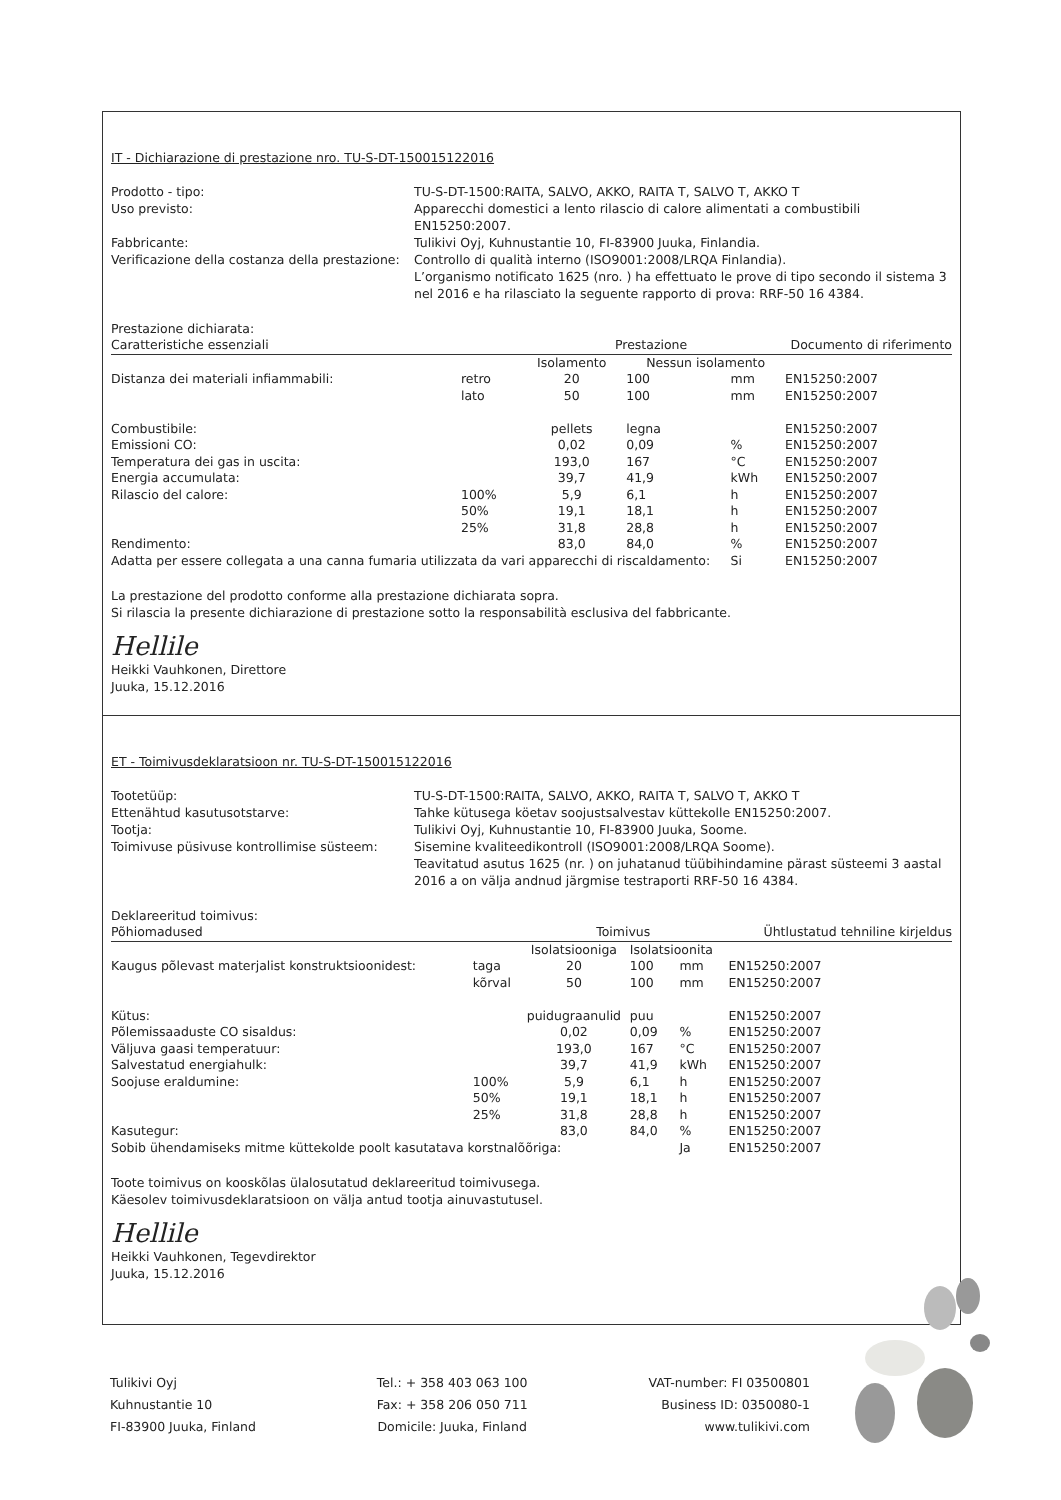IT - Dichiarazione di prestazione nro. TU-S-DT-150015122016
Prodotto - tipo:
TU-S-DT-1500:RAITA, SALVO, AKKO, RAITA T, SALVO T, AKKO T
Uso previsto:
Apparecchi domestici a lento rilascio di calore alimentati a combustibili EN15250:2007.
Fabbricante:
Tulikivi Oyj, Kuhnustantie 10, FI-83900 Juuka, Finlandia.
Verificazione della costanza della prestazione:
Controllo di qualità interno (ISO9001:2008/LRQA Finlandia).
L’organismo notificato 1625 (nro. ) ha effettuato le prove di tipo secondo il sistema 3 nel 2016 e ha rilasciato la seguente rapporto di prova: RRF-50 16 4384.
Prestazione dichiarata:
| Caratteristiche essenziali | | Prestazione | | | Documento di riferimento |
| --- | --- | --- | --- | --- | --- |
| | | Isolamento | Nessun isolamento | | |
| Distanza dei materiali infiammabili: | retro | 20 | 100 | mm | EN15250:2007 |
| | lato | 50 | 100 | mm | EN15250:2007 |
| Combustibile: | | pellets | legna | | EN15250:2007 |
| Emissioni CO: | | 0,02 | 0,09 | % | EN15250:2007 |
| Temperatura dei gas in uscita: | | 193,0 | 167 | °C | EN15250:2007 |
| Energia accumulata: | | 39,7 | 41,9 | kWh | EN15250:2007 |
| Rilascio del calore: | 100% | 5,9 | 6,1 | h | EN15250:2007 |
| | 50% | 19,1 | 18,1 | h | EN15250:2007 |
| | 25% | 31,8 | 28,8 | h | EN15250:2007 |
| Rendimento: | | 83,0 | 84,0 | % | EN15250:2007 |
| Adatta per essere collegata a una canna fumaria utilizzata da vari apparecchi di riscaldamento: | | | | Si | EN15250:2007 |
La prestazione del prodotto conforme alla prestazione dichiarata sopra.
Si rilascia la presente dichiarazione di prestazione sotto la responsabilità esclusiva del fabbricante.
Hellile
Heikki Vauhkonen, Direttore
Juuka, 15.12.2016
ET - Toimivusdeklaratsioon nr. TU-S-DT-150015122016
Tootetüüp:
TU-S-DT-1500:RAITA, SALVO, AKKO, RAITA T, SALVO T, AKKO T
Ettenähtud kasutusotstarve:
Tahke kütusega köetav soojustsalvestav küttekolle EN15250:2007.
Tootja:
Tulikivi Oyj, Kuhnustantie 10, FI-83900 Juuka, Soome.
Toimivuse püsivuse kontrollimise süsteem:
Sisemine kvaliteedikontroll (ISO9001:2008/LRQA Soome).
Teavitatud asutus 1625 (nr. ) on juhatanud tüübihindamine pärast süsteemi 3 aastal 2016 a on välja andnud järgmise testraporti RRF-50 16 4384.
Deklareeritud toimivus:
| Põhiomadused | | Toimivus | | | Ühtlustatud tehniline kirjeldus |
| --- | --- | --- | --- | --- | --- |
| | | Isolatsiooniga | Isolatsioonita | | |
| Kaugus põlevast materjalist konstruktsioonidest: | taga | 20 | 100 | mm | EN15250:2007 |
| | kõrval | 50 | 100 | mm | EN15250:2007 |
| Kütus: | | puidugraanulid | puu | | EN15250:2007 |
| Põlemissaaduste CO sisaldus: | | 0,02 | 0,09 | % | EN15250:2007 |
| Väljuva gaasi temperatuur: | | 193,0 | 167 | °C | EN15250:2007 |
| Salvestatud energiahulk: | | 39,7 | 41,9 | kWh | EN15250:2007 |
| Soojuse eraldumine: | 100% | 5,9 | 6,1 | h | EN15250:2007 |
| | 50% | 19,1 | 18,1 | h | EN15250:2007 |
| | 25% | 31,8 | 28,8 | h | EN15250:2007 |
| Kasutegur: | | 83,0 | 84,0 | % | EN15250:2007 |
| Sobib ühendamiseks mitme küttekolde poolt kasutatava korstnalõõriga: | | | | Ja | EN15250:2007 |
Toote toimivus on kooskõlas ülalosutatud deklareeritud toimivusega.
Käesolev toimivusdeklaratsioon on välja antud tootja ainuvastutusel.
Hellile
Heikki Vauhkonen, Tegevdirektor
Juuka, 15.12.2016
Tulikivi Oyj
Kuhnustantie 10
FI-83900 Juuka, Finland
Tel.: + 358 403 063 100
Fax: + 358 206 050 711
Domicile: Juuka, Finland
VAT-number: FI 03500801
Business ID: 0350080-1
www.tulikivi.com